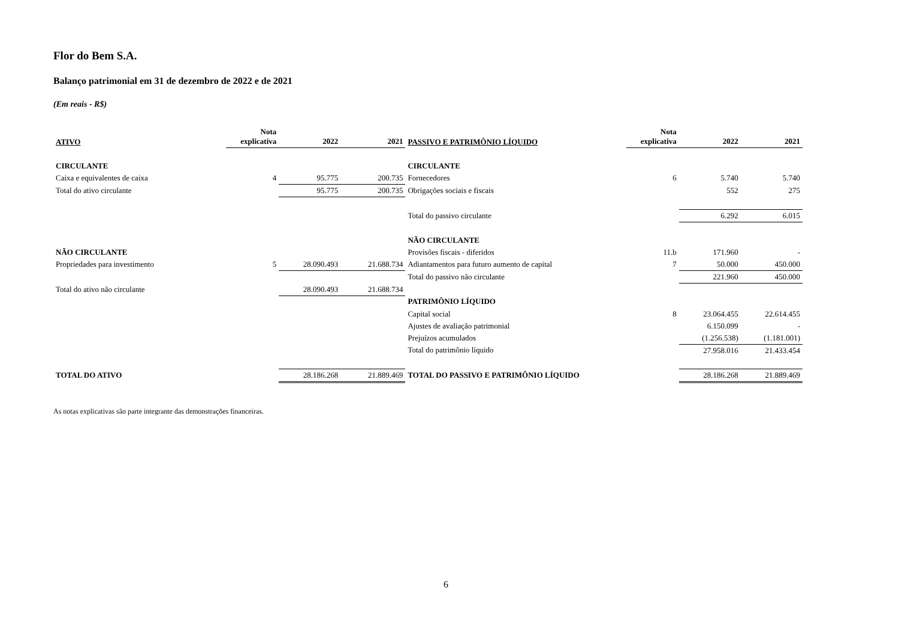Flor do Bem S.A.
Balanço patrimonial em 31 de dezembro de 2022 e de 2021
(Em reais - R$)
| ATIVO | Nota explicativa | 2022 | 2021 | PASSIVO E PATRIMÔNIO LÍQUIDO | Nota explicativa | 2022 | 2021 |
| --- | --- | --- | --- | --- | --- | --- | --- |
| CIRCULANTE | | | | CIRCULANTE | | | |
| Caixa e equivalentes de caixa | 4 | 95.775 | 200.735 | Fornecedores | 6 | 5.740 | 5.740 |
| Total do ativo circulante | | 95.775 | 200.735 | Obrigações sociais e fiscais | | 552 | 275 |
| | | | | Total do passivo circulante | | 6.292 | 6.015 |
| | | | | NÃO CIRCULANTE | | | |
| NÃO CIRCULANTE | | | | Provisões fiscais - diferidos | 11.b | 171.960 | - |
| Propriedades para investimento | 5 | 28.090.493 | 21.688.734 | Adiantamentos para futuro aumento de capital | 7 | 50.000 | 450.000 |
| | | | | Total do passivo não circulante | | 221.960 | 450.000 |
| Total do ativo não circulante | | 28.090.493 | 21.688.734 | | | | |
| | | | | PATRIMÔNIO LÍQUIDO | | | |
| | | | | Capital social | 8 | 23.064.455 | 22.614.455 |
| | | | | Ajustes de avaliação patrimonial | | 6.150.099 | - |
| | | | | Prejuízos acumulados | | (1.256.538) | (1.181.001) |
| | | | | Total do patrimônio líquido | | 27.958.016 | 21.433.454 |
| TOTAL DO ATIVO | | 28.186.268 | 21.889.469 | TOTAL DO PASSIVO E PATRIMÔNIO LÍQUIDO | | 28.186.268 | 21.889.469 |
As notas explicativas são parte integrante das demonstrações financeiras.
6